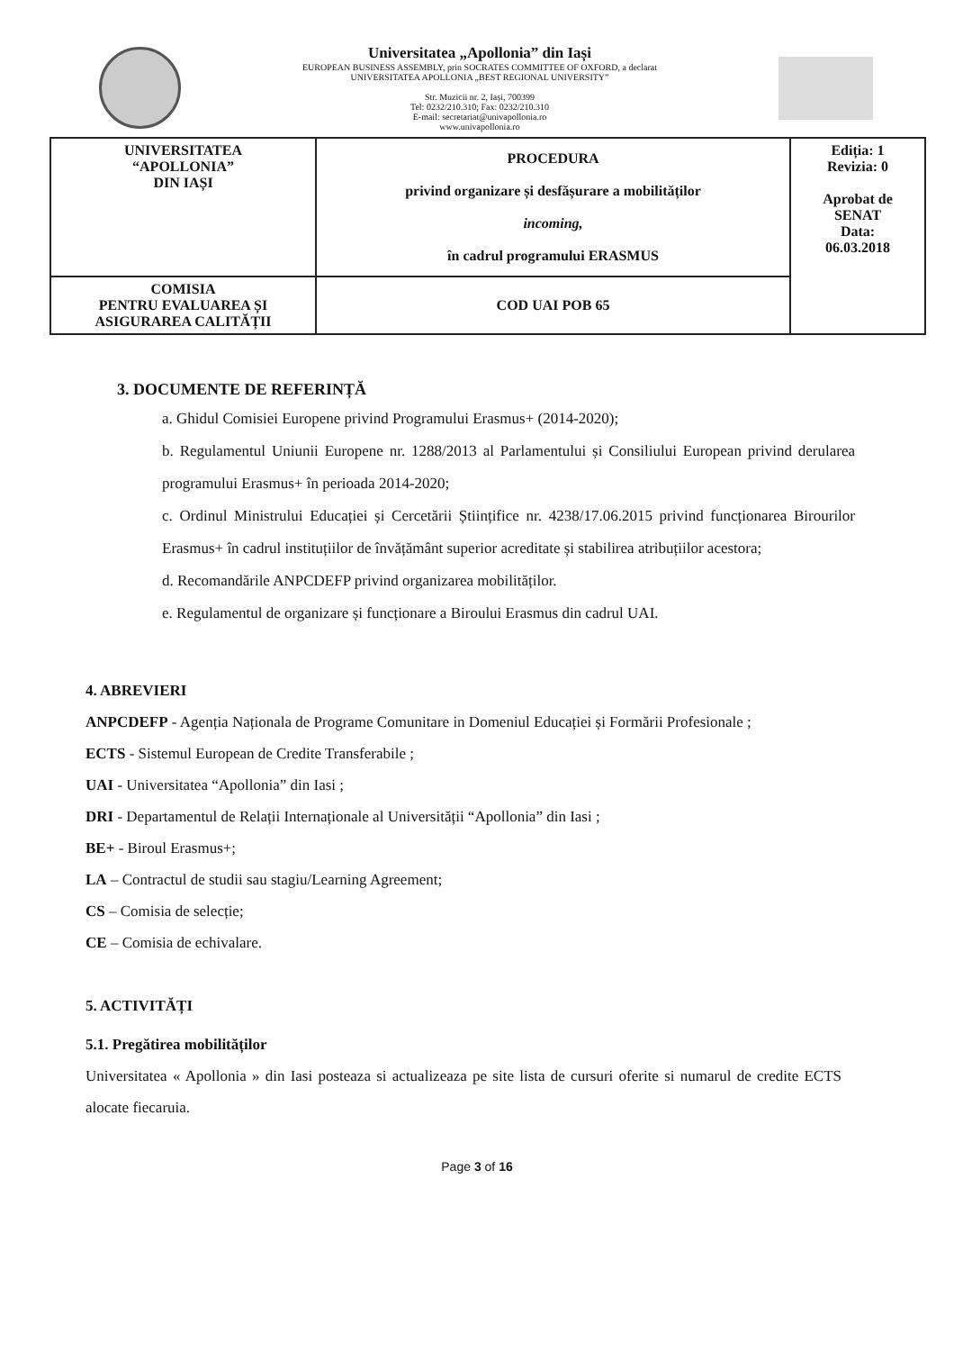Universitatea „Apollonia” din Iași
EUROPEAN BUSINESS ASSEMBLY, prin SOCRATES COMMITTEE OF OXFORD, a declarat
UNIVERSITATEA APOLLONIA „BEST REGIONAL UNIVERSITY”
Str. Muzicii nr. 2, Iași, 700399
Tel: 0232/210.310; Fax: 0232/210.310
E-mail: secretariat@univapollonia.ro
www.univapollonia.ro
| UNIVERSITATEA “APOLLONIA” DIN IAȘI | PROCEDURA privind organizare și desfășurare a mobilităților incoming, în cadrul programului ERASMUS | Ediția: 1 Revizia: 0 Aprobat de SENAT Data: 06.03.2018 |
| COMISIA PENTRU EVALUAREA ȘI ASIGURAREA CALITĂȚII | COD UAI POB 65 | |
3. DOCUMENTE DE REFERINȚĂ
a. Ghidul Comisiei Europene privind Programului Erasmus+ (2014-2020);
b. Regulamentul Uniunii Europene nr. 1288/2013 al Parlamentului și Consiliului European privind derularea programului Erasmus+ în perioada 2014-2020;
c. Ordinul Ministrului Educației și Cercetării Științifice nr. 4238/17.06.2015 privind funcționarea Birourilor Erasmus+ în cadrul instituțiilor de învățământ superior acreditate și stabilirea atribuțiilor acestora;
d. Recomandările ANPCDEFP privind organizarea mobilităților.
e. Regulamentul de organizare și funcționare a Biroului Erasmus din cadrul UAI.
4. ABREVIERI
ANPCDEFP - Agenția Naționala de Programe Comunitare in Domeniul Educației și Formării Profesionale ;
ECTS - Sistemul European de Credite Transferabile ;
UAI - Universitatea “Apollonia” din Iasi ;
DRI - Departamentul de Relații Internaționale al Universității “Apollonia” din Iasi ;
BE+ - Biroul Erasmus+;
LA – Contractul de studii sau stagiu/Learning Agreement;
CS – Comisia de selecție;
CE – Comisia de echivalare.
5. ACTIVITĂȚI
5.1. Pregătirea mobilităților
Universitatea « Apollonia » din Iasi posteaza si actualizeaza pe site lista de cursuri oferite si numarul de credite ECTS alocate fiecaruia.
Page 3 of 16